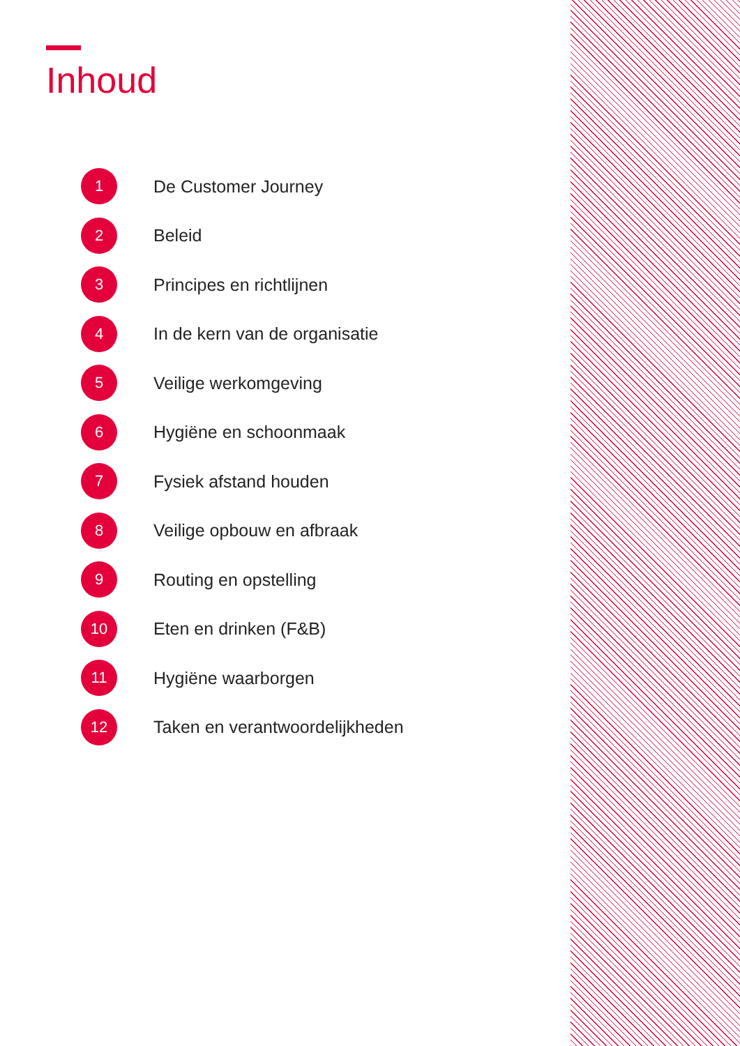Inhoud
1 De Customer Journey
2 Beleid
3 Principes en richtlijnen
4 In de kern van de organisatie
5 Veilige werkomgeving
6 Hygiëne en schoonmaak
7 Fysiek afstand houden
8 Veilige opbouw en afbraak
9 Routing en opstelling
10 Eten en drinken (F&B)
11 Hygiëne waarborgen
12 Taken en verantwoordelijkheden